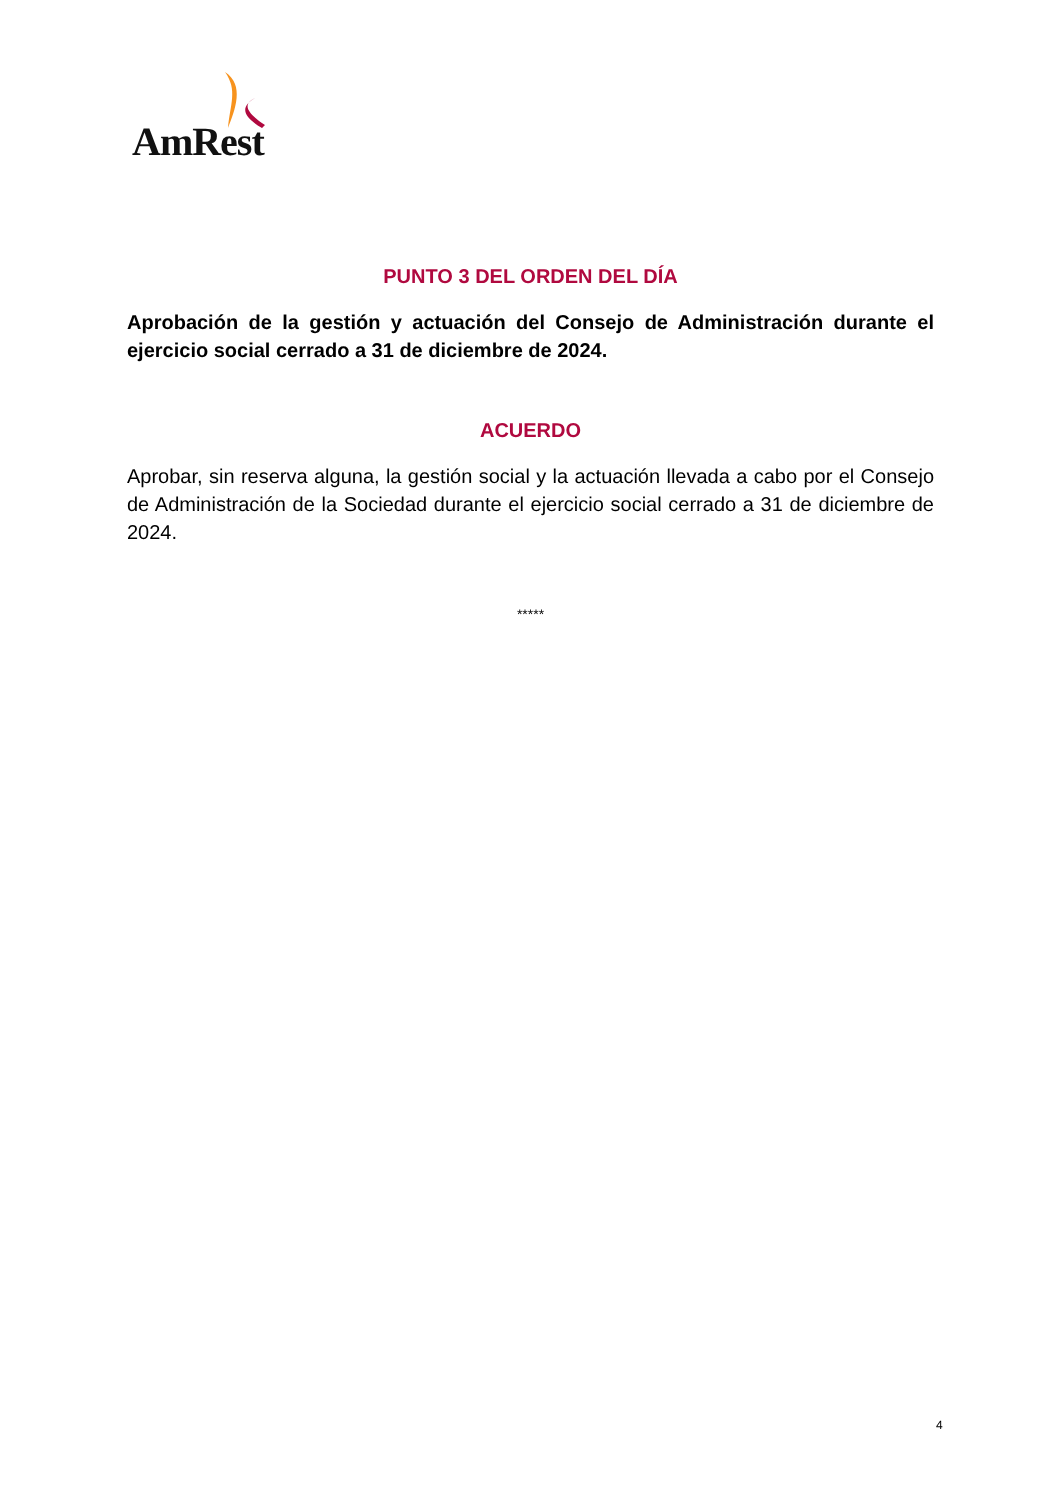AmRest
PUNTO 3 DEL ORDEN DEL DÍA
Aprobación de la gestión y actuación del Consejo de Administración durante el ejercicio social cerrado a 31 de diciembre de 2024.
ACUERDO
Aprobar, sin reserva alguna, la gestión social y la actuación llevada a cabo por el Consejo de Administración de la Sociedad durante el ejercicio social cerrado a 31 de diciembre de 2024.
*****
4